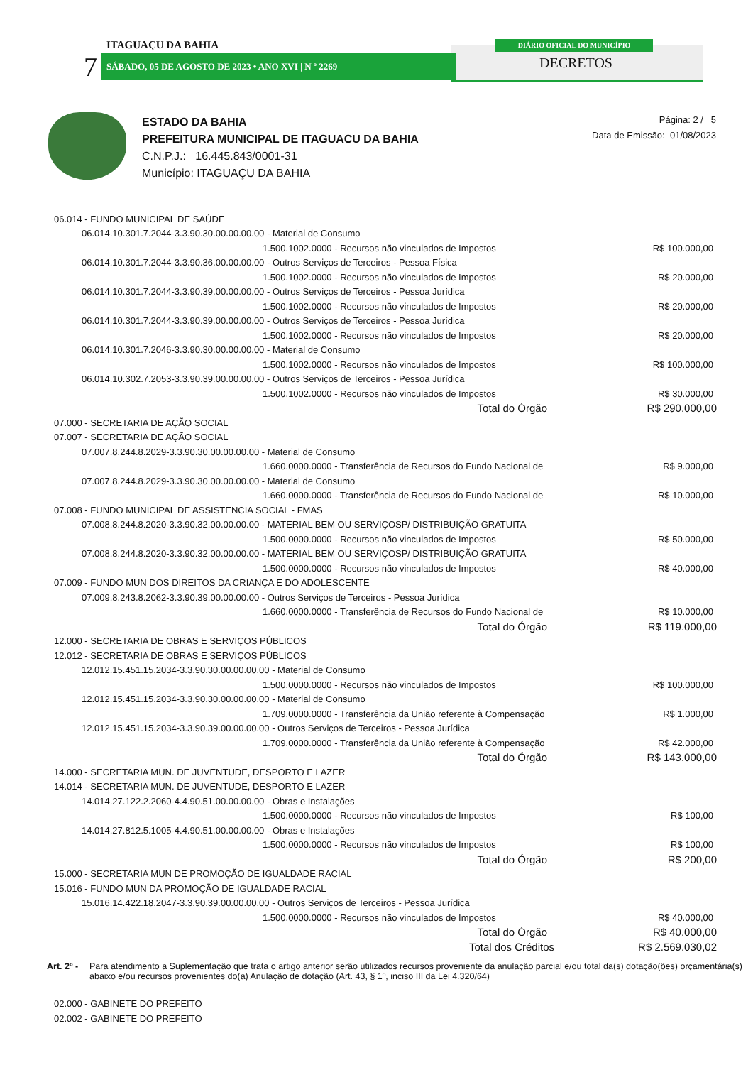DIÁRIO OFICIAL DO MUNICÍPIO
ITAGUAÇU DA BAHIA
7 SÁBADO, 05 DE AGOSTO DE 2023 • ANO XVI | N º 2269 DECRETOS
ESTADO DA BAHIA
PREFEITURA MUNICIPAL DE ITAGUACU DA BAHIA
C.N.P.J.: 16.445.843/0001-31
Município: ITAGUAÇU DA BAHIA
Página: 2 / 5
Data de Emissão: 01/08/2023
| 06.014 - FUNDO MUNICIPAL DE SAÚDE | |
| 06.014.10.301.7.2044-3.3.90.30.00.00.00.00 - Material de Consumo | |
| 1.500.1002.0000 - Recursos não vinculados de Impostos | R$ 100.000,00 |
| 06.014.10.301.7.2044-3.3.90.36.00.00.00.00 - Outros Serviços de Terceiros - Pessoa Física | |
| 1.500.1002.0000 - Recursos não vinculados de Impostos | R$ 20.000,00 |
| 06.014.10.301.7.2044-3.3.90.39.00.00.00.00 - Outros Serviços de Terceiros - Pessoa Jurídica | |
| 1.500.1002.0000 - Recursos não vinculados de Impostos | R$ 20.000,00 |
| 06.014.10.301.7.2044-3.3.90.39.00.00.00.00 - Outros Serviços de Terceiros - Pessoa Jurídica | |
| 1.500.1002.0000 - Recursos não vinculados de Impostos | R$ 20.000,00 |
| 06.014.10.301.7.2046-3.3.90.30.00.00.00.00 - Material de Consumo | |
| 1.500.1002.0000 - Recursos não vinculados de Impostos | R$ 100.000,00 |
| 06.014.10.302.7.2053-3.3.90.39.00.00.00.00 - Outros Serviços de Terceiros - Pessoa Jurídica | |
| 1.500.1002.0000 - Recursos não vinculados de Impostos | R$ 30.000,00 |
| Total do Órgão | R$ 290.000,00 |
| 07.000 - SECRETARIA DE AÇÃO SOCIAL | |
| 07.007 - SECRETARIA DE AÇÃO SOCIAL | |
| 07.007.8.244.8.2029-3.3.90.30.00.00.00.00 - Material de Consumo | |
| 1.660.0000.0000 - Transferência de Recursos do Fundo Nacional de | R$ 9.000,00 |
| 07.007.8.244.8.2029-3.3.90.30.00.00.00.00 - Material de Consumo | |
| 1.660.0000.0000 - Transferência de Recursos do Fundo Nacional de | R$ 10.000,00 |
| 07.008 - FUNDO MUNICIPAL DE ASSISTENCIA SOCIAL - FMAS | |
| 07.008.8.244.8.2020-3.3.90.32.00.00.00.00 - MATERIAL BEM OU SERVIÇOSP/ DISTRIBUIÇÃO GRATUITA | |
| 1.500.0000.0000 - Recursos não vinculados de Impostos | R$ 50.000,00 |
| 07.008.8.244.8.2020-3.3.90.32.00.00.00.00 - MATERIAL BEM OU SERVIÇOSP/ DISTRIBUIÇÃO GRATUITA | |
| 1.500.0000.0000 - Recursos não vinculados de Impostos | R$ 40.000,00 |
| 07.009 - FUNDO MUN DOS DIREITOS DA CRIANÇA E DO ADOLESCENTE | |
| 07.009.8.243.8.2062-3.3.90.39.00.00.00.00 - Outros Serviços de Terceiros - Pessoa Jurídica | |
| 1.660.0000.0000 - Transferência de Recursos do Fundo Nacional de | R$ 10.000,00 |
| Total do Órgão | R$ 119.000,00 |
| 12.000 - SECRETARIA DE OBRAS E SERVIÇOS PÚBLICOS | |
| 12.012 - SECRETARIA DE OBRAS E SERVIÇOS PÚBLICOS | |
| 12.012.15.451.15.2034-3.3.90.30.00.00.00.00 - Material de Consumo | |
| 1.500.0000.0000 - Recursos não vinculados de Impostos | R$ 100.000,00 |
| 12.012.15.451.15.2034-3.3.90.30.00.00.00.00 - Material de Consumo | |
| 1.709.0000.0000 - Transferência da União referente à Compensação | R$ 1.000,00 |
| 12.012.15.451.15.2034-3.3.90.39.00.00.00.00 - Outros Serviços de Terceiros - Pessoa Jurídica | |
| 1.709.0000.0000 - Transferência da União referente à Compensação | R$ 42.000,00 |
| Total do Órgão | R$ 143.000,00 |
| 14.000 - SECRETARIA MUN. DE JUVENTUDE, DESPORTO E LAZER | |
| 14.014 - SECRETARIA MUN. DE JUVENTUDE, DESPORTO E LAZER | |
| 14.014.27.122.2.2060-4.4.90.51.00.00.00.00 - Obras e Instalações | |
| 1.500.0000.0000 - Recursos não vinculados de Impostos | R$ 100,00 |
| 14.014.27.812.5.1005-4.4.90.51.00.00.00.00 - Obras e Instalações | |
| 1.500.0000.0000 - Recursos não vinculados de Impostos | R$ 100,00 |
| Total do Órgão | R$ 200,00 |
| 15.000 - SECRETARIA MUN DE PROMOÇÃO DE IGUALDADE RACIAL | |
| 15.016 - FUNDO MUN DA PROMOÇÃO DE IGUALDADE RACIAL | |
| 15.016.14.422.18.2047-3.3.90.39.00.00.00.00 - Outros Serviços de Terceiros - Pessoa Jurídica | |
| 1.500.0000.0000 - Recursos não vinculados de Impostos | R$ 40.000,00 |
| Total do Órgão | R$ 40.000,00 |
| Total dos Créditos | R$ 2.569.030,02 |
Art. 2º - Para atendimento a Suplementação que trata o artigo anterior serão utilizados recursos proveniente da anulação parcial e/ou total da(s) dotação(ões) orçamentária(s) abaixo e/ou recursos provenientes do(a) Anulação de dotação (Art. 43, § 1º, inciso III da Lei 4.320/64)
| 02.000 - GABINETE DO PREFEITO |
| 02.002 - GABINETE DO PREFEITO |